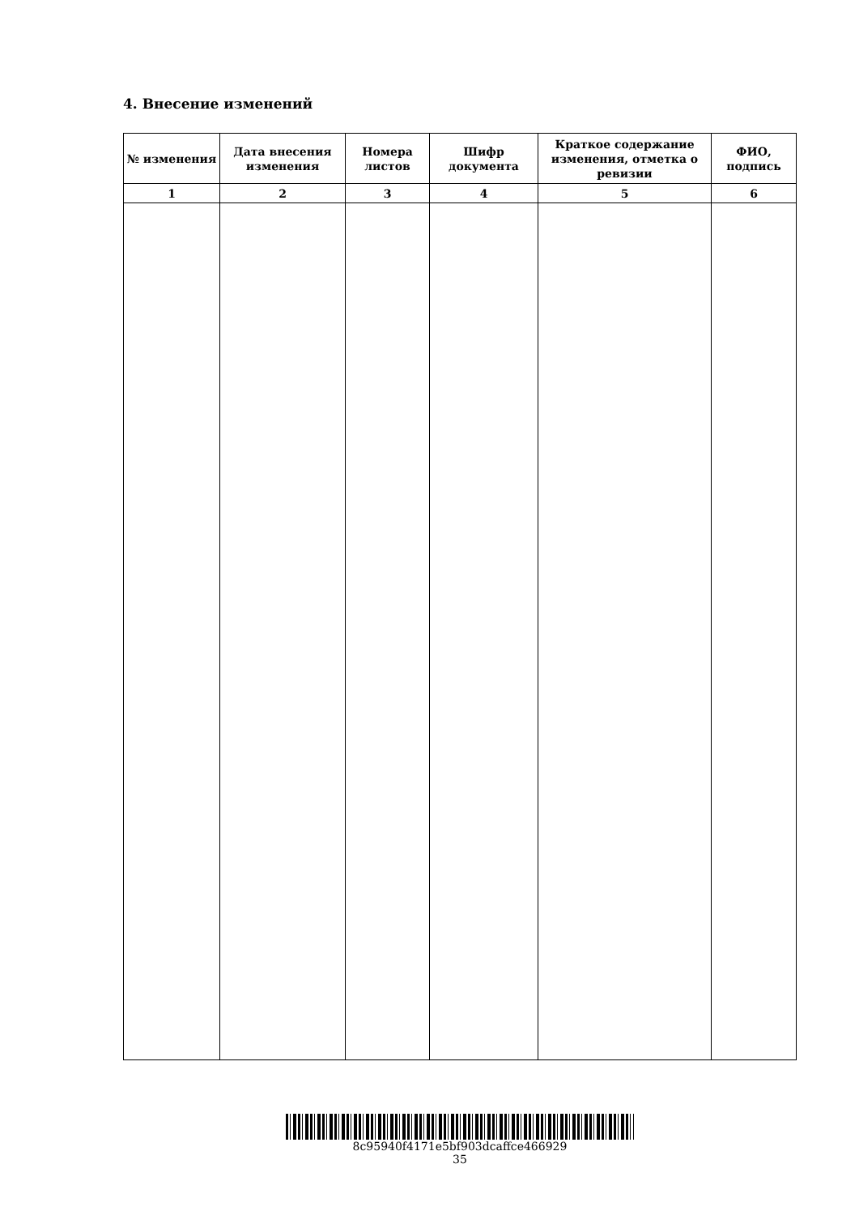4. Внесение изменений
| № изменения | Дата внесения изменения | Номера листов | Шифр документа | Краткое содержание изменения, отметка о ревизии | ФИО, подпись |
| --- | --- | --- | --- | --- | --- |
| 1 | 2 | 3 | 4 | 5 | 6 |
8c95940f4171e5bf903dcaffce466929
35